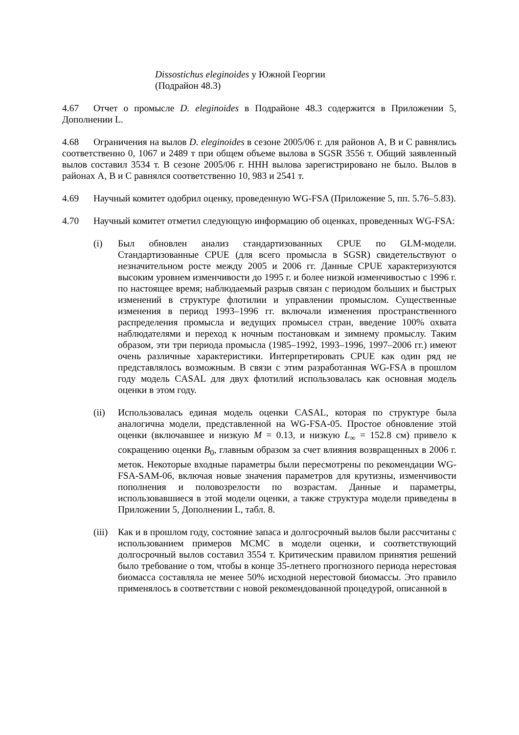Dissostichus eleginoides у Южной Георгии
(Подрайон 48.3)
4.67 Отчет о промысле D. eleginoides в Подрайоне 48.3 содержится в Приложении 5, Дополнении L.
4.68 Ограничения на вылов D. eleginoides в сезоне 2005/06 г. для районов A, B и C равнялись соответственно 0, 1067 и 2489 т при общем объеме вылова в SGSR 3556 т. Общий заявленный вылов составил 3534 т. В сезоне 2005/06 г. ННН вылова зарегистрировано не было. Вылов в районах A, B и C равнялся соответственно 10, 983 и 2541 т.
4.69 Научный комитет одобрил оценку, проведенную WG-FSA (Приложение 5, пп. 5.76–5.83).
4.70 Научный комитет отметил следующую информацию об оценках, проведенных WG-FSA:
(i) Был обновлен анализ стандартизованных CPUE по GLM-модели. Стандартизованные CPUE (для всего промысла в SGSR) свидетельствуют о незначительном росте между 2005 и 2006 гг. Данные CPUE характеризуются высоким уровнем изменчивости до 1995 г. и более низкой изменчивостью с 1996 г. по настоящее время; наблюдаемый разрыв связан с периодом больших и быстрых изменений в структуре флотилии и управлении промыслом. Существенные изменения в период 1993–1996 гг. включали изменения пространственного распределения промысла и ведущих промысел стран, введение 100% охвата наблюдателями и переход к ночным постановкам и зимнему промыслу. Таким образом, эти три периода промысла (1985–1992, 1993–1996, 1997–2006 гг.) имеют очень различные характеристики. Интерпретировать CPUE как один ряд не представлялось возможным. В связи с этим разработанная WG-FSA в прошлом году модель CASAL для двух флотилий использовалась как основная модель оценки в этом году.
(ii) Использовалась единая модель оценки CASAL, которая по структуре была аналогична модели, представленной на WG-FSA-05. Простое обновление этой оценки (включавшее и низкую M = 0.13, и низкую L<sub>∞</sub> = 152.8 см) привело к сокращению оценки B<sub>0</sub>, главным образом за счет влияния возвращенных в 2006 г. меток. Некоторые входные параметры были пересмотрены по рекомендации WG-FSA-SAM-06, включая новые значения параметров для крутизны, изменчивости пополнения и половозрелости по возрастам. Данные и параметры, использовавшиеся в этой модели оценки, а также структура модели приведены в Приложении 5, Дополнении L, табл. 8.
(iii)
Как и в прошлом году, состояние запаса и долгосрочный вылов были рассчитаны с использованием примеров MCMC в модели оценки, и соответствующий долгосрочный вылов составил 3554 т. Критическим правилом принятия решений было требование о том, чтобы в конце 35-летнего прогнозного периода нерестовая биомасса составляла не менее 50% исходной нерестовой биомассы. Это правило применялось в соответствии с новой рекомендованной процедурой, описанной в